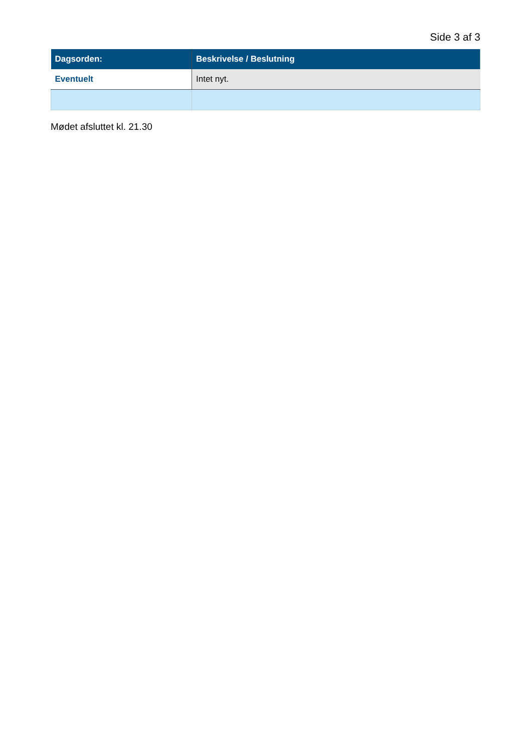Side 3 af 3
| Dagsorden: | Beskrivelse / Beslutning |
| --- | --- |
| Eventuelt | Intet nyt. |
Mødet afsluttet kl. 21.30